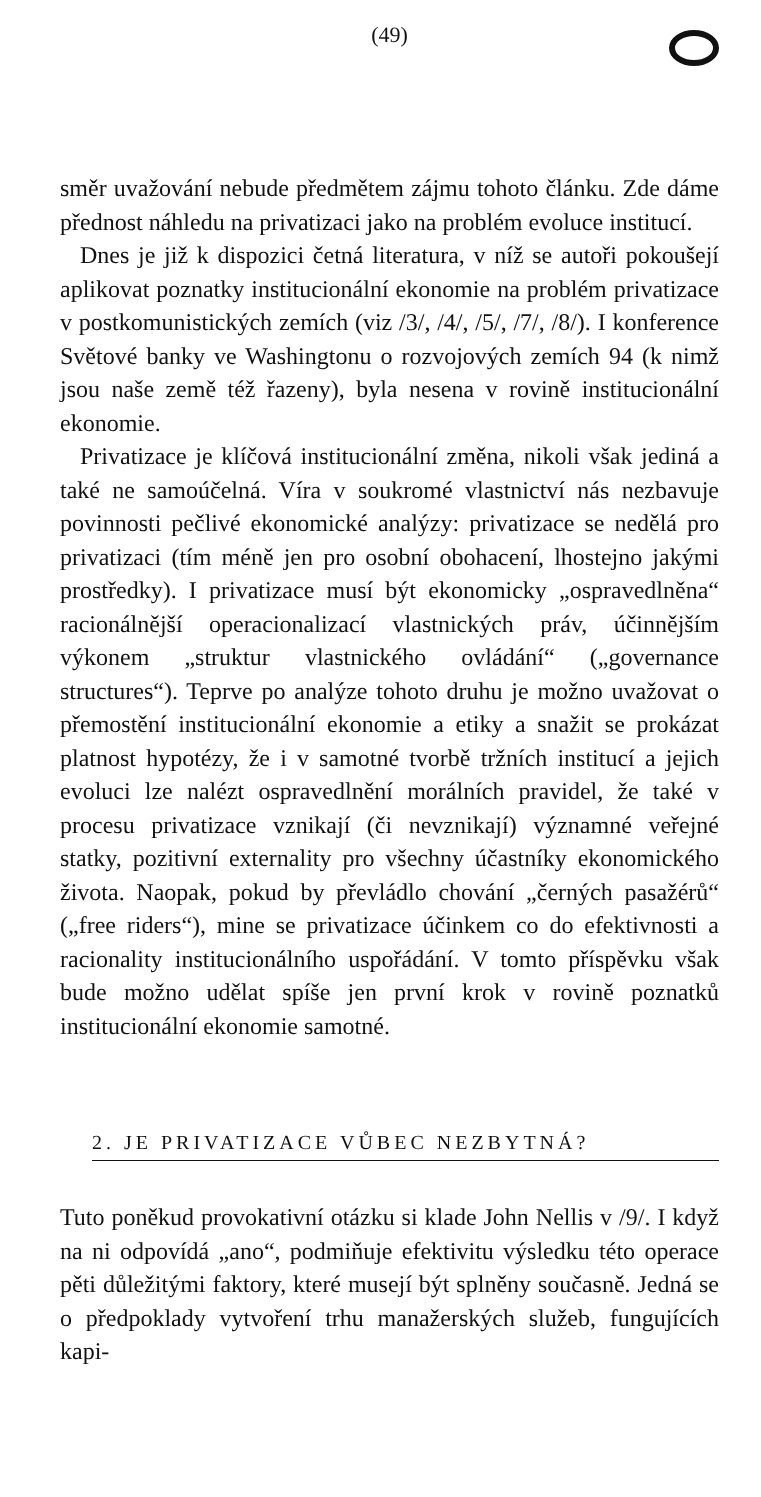(49)
směr uvažování nebude předmětem zájmu tohoto článku. Zde dáme přednost náhledu na privatizaci jako na problém evoluce institucí.
Dnes je již k dispozici četná literatura, v níž se autoři pokoušejí aplikovat poznatky institucionální ekonomie na problém privatizace v postkomunistických zemích (viz /3/, /4/, /5/, /7/, /8/). I konference Světové banky ve Washingtonu o rozvojových zemích 94 (k nimž jsou naše země též řazeny), byla nesena v rovině institucionální ekonomie.
Privatizace je klíčová institucionální změna, nikoli však jediná a také ne samoúčelná. Víra v soukromé vlastnictví nás nezbavuje povinnosti pečlivé ekonomické analýzy: privatizace se nedělá pro privatizaci (tím méně jen pro osobní obohacení, lhostejno jakými prostředky). I privatizace musí být ekonomicky „ospravedlněna“ racionálnější operacionalizací vlastnických práv, účinnějším výkonem „struktur vlastnického ovládání“ („governance structures“). Teprve po analýze tohoto druhu je možno uvažovat o přemostění institucionální ekonomie a etiky a snažit se prokázat platnost hypotézy, že i v samotné tvorbě tržních institucí a jejich evoluci lze nalézt ospravedlnění morálních pravidel, že také v procesu privatizace vznikají (či nevznikají) významné veřejné statky, pozitivní externality pro všechny účastníky ekonomického života. Naopak, pokud by převládlo chování „černých pasažérů“ („free riders“), mine se privatizace účinkem co do efektivnosti a racionality institucionálního uspořádání. V tomto příspěvku však bude možno udělat spíše jen první krok v rovině poznatků institucionální ekonomie samotné.
2. JE PRIVATIZACE VŮBEC NEZBYTNÁ?
Tuto poněkud provokativní otázku si klade John Nellis v /9/. I když na ni odpovídá „ano“, podmiňuje efektivitu výsledku této operace pěti důležitými faktory, které musejí být splněny současně. Jedná se o předpoklady vytvoření trhu manažerských služeb, fungujících kapi-